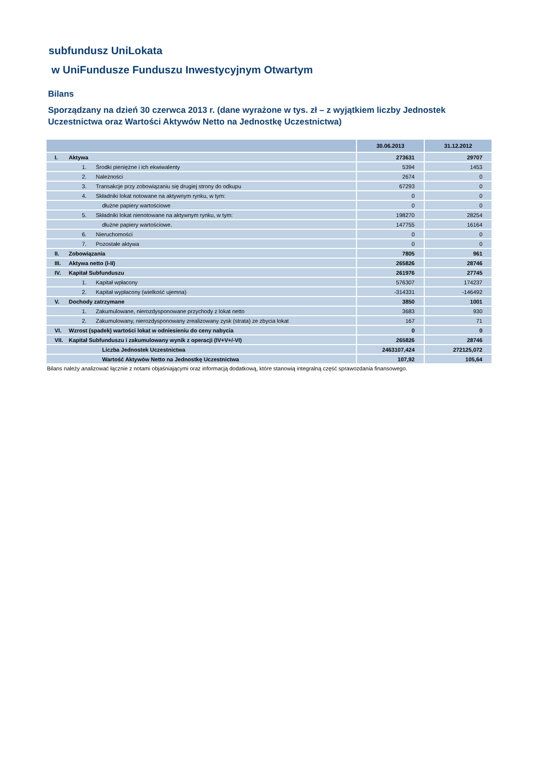subfundusz UniLokata
w UniFundusze Funduszu Inwestycyjnym Otwartym
Bilans
Sporządzany na dzień 30 czerwca 2013 r. (dane wyrażone w tys. zł – z wyjątkiem liczby Jednostek Uczestnictwa oraz Wartości Aktywów Netto na Jednostkę Uczestnictwa)
| | | 30.06.2013 | 31.12.2012 |
| --- | --- | --- | --- |
| I. | Aktywa | 273631 | 29707 |
| | 1. Środki pieniężne i ich ekwiwalenty | 5394 | 1453 |
| | 2. Należności | 2674 | 0 |
| | 3. Transakcje przy zobowiązaniu się drugiej strony do odkupu | 67293 | 0 |
| | 4. Składniki lokat notowane na aktywnym rynku, w tym: | 0 | 0 |
| | dłużne papiery wartościowe | 0 | 0 |
| | 5. Składniki lokat nienotowane na aktywnym rynku, w tym: | 198270 | 28254 |
| | dłużne papiery wartościowe. | 147755 | 16164 |
| | 6. Nieruchomości | 0 | 0 |
| | 7. Pozostałe aktywa | 0 | 0 |
| II. | Zobowiązania | 7805 | 961 |
| III. | Aktywa netto (I-II) | 265826 | 28746 |
| IV. | Kapitał Subfunduszu | 261976 | 27745 |
| | 1. Kapitał wpłacony | 576307 | 174237 |
| | 2. Kapitał wypłacony (wielkość ujemna) | -314331 | -146492 |
| V. | Dochody zatrzymane | 3850 | 1001 |
| | 1. Zakumulowane, nierozdysponowane przychody z lokat netto | 3683 | 930 |
| | 2. Zakumulowany, nierozdysponowany zrealizowany zysk (strata) ze zbycia lokat | 167 | 71 |
| VI. | Wzrost (spadek) wartości lokat w odniesieniu do ceny nabycia | 0 | 0 |
| VII. | Kapitał Subfunduszu i zakumulowany wynik z operacji (IV+V+/-VI) | 265826 | 28746 |
| | Liczba Jednostek Uczestnictwa | 2463107,424 | 272125,072 |
| | Wartość Aktywów Netto na Jednostkę Uczestnictwa | 107,92 | 105,64 |
Bilans należy analizować łącznie z notami objaśniającymi oraz informacją dodatkową, które stanowią integralną część sprawozdania finansowego.